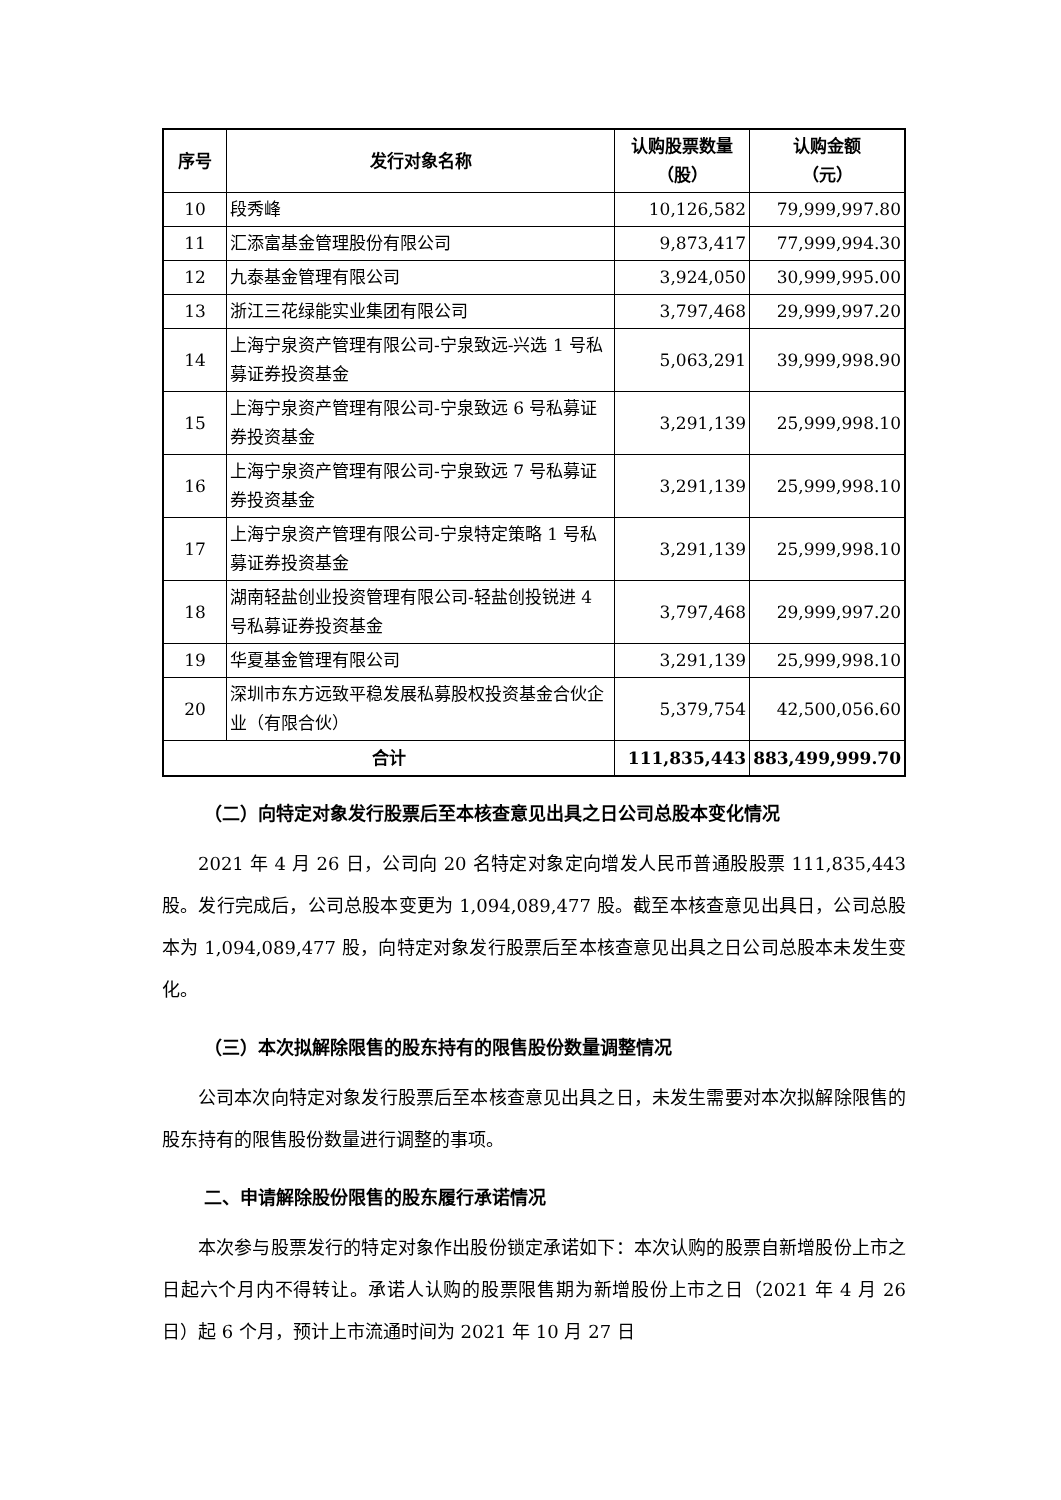| 序号 | 发行对象名称 | 认购股票数量 （股） | 认购金额 （元） |
| --- | --- | --- | --- |
| 10 | 段秀峰 | 10,126,582 | 79,999,997.80 |
| 11 | 汇添富基金管理股份有限公司 | 9,873,417 | 77,999,994.30 |
| 12 | 九泰基金管理有限公司 | 3,924,050 | 30,999,995.00 |
| 13 | 浙江三花绿能实业集团有限公司 | 3,797,468 | 29,999,997.20 |
| 14 | 上海宁泉资产管理有限公司-宁泉致远-兴选 1 号私募证券投资基金 | 5,063,291 | 39,999,998.90 |
| 15 | 上海宁泉资产管理有限公司-宁泉致远 6 号私募证券投资基金 | 3,291,139 | 25,999,998.10 |
| 16 | 上海宁泉资产管理有限公司-宁泉致远 7 号私募证券投资基金 | 3,291,139 | 25,999,998.10 |
| 17 | 上海宁泉资产管理有限公司-宁泉特定策略 1 号私募证券投资基金 | 3,291,139 | 25,999,998.10 |
| 18 | 湖南轻盐创业投资管理有限公司-轻盐创投锐进 4 号私募证券投资基金 | 3,797,468 | 29,999,997.20 |
| 19 | 华夏基金管理有限公司 | 3,291,139 | 25,999,998.10 |
| 20 | 深圳市东方远致平稳发展私募股权投资基金合伙企业（有限合伙） | 5,379,754 | 42,500,056.60 |
| 合计 | | 111,835,443 | 883,499,999.70 |
（二）向特定对象发行股票后至本核查意见出具之日公司总股本变化情况
2021 年 4 月 26 日，公司向 20 名特定对象定向增发人民币普通股股票 111,835,443 股。发行完成后，公司总股本变更为 1,094,089,477 股。截至本核查意见出具日，公司总股本为 1,094,089,477 股，向特定对象发行股票后至本核查意见出具之日公司总股本未发生变化。
（三）本次拟解除限售的股东持有的限售股份数量调整情况
公司本次向特定对象发行股票后至本核查意见出具之日，未发生需要对本次拟解除限售的股东持有的限售股份数量进行调整的事项。
二、申请解除股份限售的股东履行承诺情况
本次参与股票发行的特定对象作出股份锁定承诺如下：本次认购的股票自新增股份上市之日起六个月内不得转让。承诺人认购的股票限售期为新增股份上市之日（2021 年 4 月 26 日）起 6 个月，预计上市流通时间为 2021 年 10 月 27 日